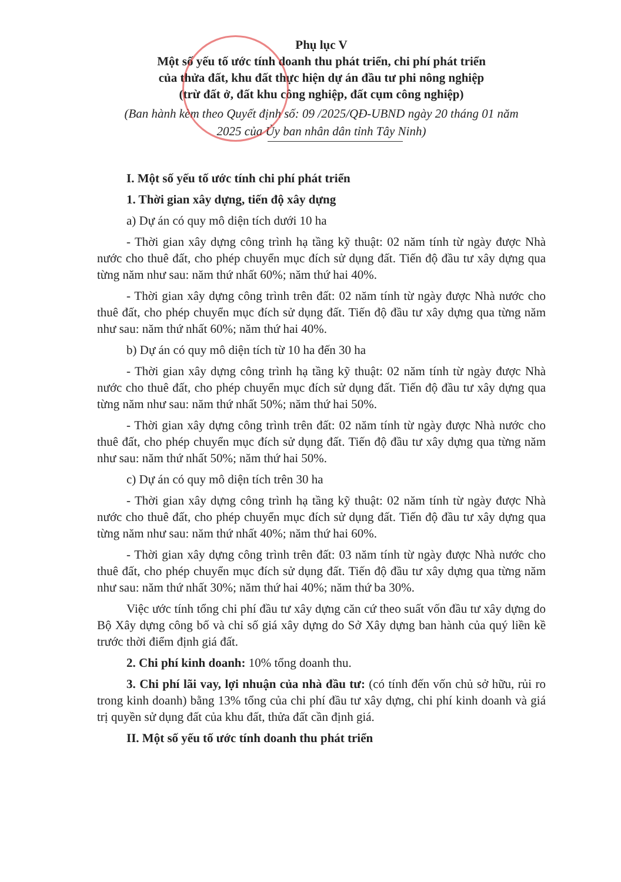Phụ lục V
Một số yếu tố ước tính doanh thu phát triển, chi phí phát triển
của thửa đất, khu đất thực hiện dự án đầu tư phi nông nghiệp
(trừ đất ở, đất khu công nghiệp, đất cụm công nghiệp)
(Ban hành kèm theo Quyết định số: 09 /2025/QĐ-UBND ngày 20 tháng 01 năm
2025 của Ủy ban nhân dân tỉnh Tây Ninh)
I. Một số yếu tố ước tính chi phí phát triển
1. Thời gian xây dựng, tiến độ xây dựng
a) Dự án có quy mô diện tích dưới 10 ha
- Thời gian xây dựng công trình hạ tầng kỹ thuật: 02 năm tính từ ngày được Nhà nước cho thuê đất, cho phép chuyển mục đích sử dụng đất. Tiến độ đầu tư xây dựng qua từng năm như sau: năm thứ nhất 60%; năm thứ hai 40%.
- Thời gian xây dựng công trình trên đất: 02 năm tính từ ngày được Nhà nước cho thuê đất, cho phép chuyển mục đích sử dụng đất. Tiến độ đầu tư xây dựng qua từng năm như sau: năm thứ nhất 60%; năm thứ hai 40%.
b) Dự án có quy mô diện tích từ 10 ha đến 30 ha
- Thời gian xây dựng công trình hạ tầng kỹ thuật: 02 năm tính từ ngày được Nhà nước cho thuê đất, cho phép chuyển mục đích sử dụng đất. Tiến độ đầu tư xây dựng qua từng năm như sau: năm thứ nhất 50%; năm thứ hai 50%.
- Thời gian xây dựng công trình trên đất: 02 năm tính từ ngày được Nhà nước cho thuê đất, cho phép chuyển mục đích sử dụng đất. Tiến độ đầu tư xây dựng qua từng năm như sau: năm thứ nhất 50%; năm thứ hai 50%.
c) Dự án có quy mô diện tích trên 30 ha
- Thời gian xây dựng công trình hạ tầng kỹ thuật: 02 năm tính từ ngày được Nhà nước cho thuê đất, cho phép chuyển mục đích sử dụng đất. Tiến độ đầu tư xây dựng qua từng năm như sau: năm thứ nhất 40%; năm thứ hai 60%.
- Thời gian xây dựng công trình trên đất: 03 năm tính từ ngày được Nhà nước cho thuê đất, cho phép chuyển mục đích sử dụng đất. Tiến độ đầu tư xây dựng qua từng năm như sau: năm thứ nhất 30%; năm thứ hai 40%; năm thứ ba 30%.
Việc ước tính tổng chi phí đầu tư xây dựng căn cứ theo suất vốn đầu tư xây dựng do Bộ Xây dựng công bố và chỉ số giá xây dựng do Sở Xây dựng ban hành của quý liền kề trước thời điểm định giá đất.
2. Chi phí kinh doanh: 10% tổng doanh thu.
3. Chi phí lãi vay, lợi nhuận của nhà đầu tư: (có tính đến vốn chủ sở hữu, rủi ro trong kinh doanh) bằng 13% tổng của chi phí đầu tư xây dựng, chi phí kinh doanh và giá trị quyền sử dụng đất của khu đất, thửa đất cần định giá.
II. Một số yếu tố ước tính doanh thu phát triển